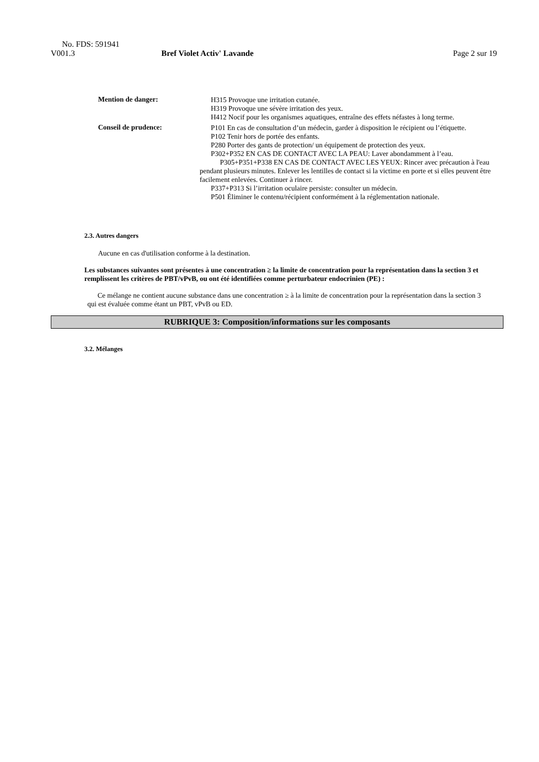No. FDS: 591941
V001.3 Bref Violet Activ' Lavande Page 2 sur 19
Mention de danger:
H315 Provoque une irritation cutanée.
H319 Provoque une sévère irritation des yeux.
H412 Nocif pour les organismes aquatiques, entraîne des effets néfastes à long terme.
Conseil de prudence:
P101 En cas de consultation d’un médecin, garder à disposition le récipient ou l’étiquette.
P102 Tenir hors de portée des enfants.
P280 Porter des gants de protection/ un équipement de protection des yeux.
P302+P352 EN CAS DE CONTACT AVEC LA PEAU: Laver abondamment à l’eau.
P305+P351+P338 EN CAS DE CONTACT AVEC LES YEUX: Rincer avec précaution à l'eau pendant plusieurs minutes. Enlever les lentilles de contact si la victime en porte et si elles peuvent être facilement enlevées. Continuer à rincer.
P337+P313 Si l’irritation oculaire persiste: consulter un médecin.
P501 Éliminer le contenu/récipient conformément à la réglementation nationale.
2.3. Autres dangers
Aucune en cas d'utilisation conforme à la destination.
Les substances suivantes sont présentes à une concentration ≥ la limite de concentration pour la représentation dans la section 3 et remplissent les critères de PBT/vPvB, ou ont été identifiées comme perturbateur endocrinien (PE) :
Ce mélange ne contient aucune substance dans une concentration ≥ à la limite de concentration pour la représentation dans la section 3 qui est évaluée comme étant un PBT, vPvB ou ED.
RUBRIQUE 3: Composition/informations sur les composants
3.2. Mélanges